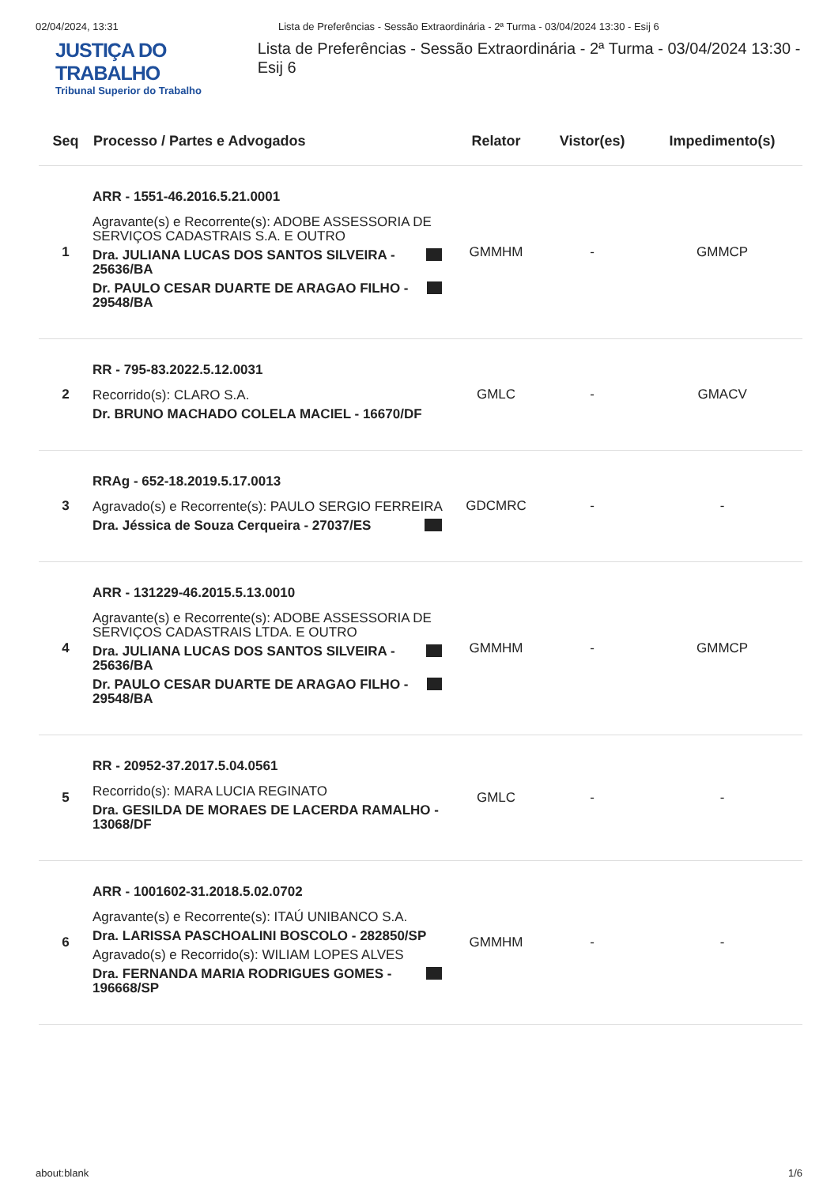02/04/2024, 13:31 Lista de Preferências - Sessão Extraordinária - 2ª Turma - 03/04/2024 13:30 - Esij 6
JUSTIÇA DO TRABALHO
Tribunal Superior do Trabalho
Lista de Preferências - Sessão Extraordinária - 2ª Turma - 03/04/2024 13:30 - Esij 6
| Seq | Processo / Partes e Advogados | Relator | Vistor(es) | Impedimento(s) |
| --- | --- | --- | --- | --- |
| 1 | ARR - 1551-46.2016.5.21.0001 Agravante(s) e Recorrente(s): ADOBE ASSESSORIA DE SERVIÇOS CADASTRAIS S.A. E OUTRO Dra. JULIANA LUCAS DOS SANTOS SILVEIRA - 25636/BA Dr. PAULO CESAR DUARTE DE ARAGAO FILHO - 29548/BA | GMMHM | - | GMMCP |
| 2 | RR - 795-83.2022.5.12.0031 Recorrido(s): CLARO S.A. Dr. BRUNO MACHADO COLELA MACIEL - 16670/DF | GMLC | - | GMACV |
| 3 | RRAg - 652-18.2019.5.17.0013 Agravado(s) e Recorrente(s): PAULO SERGIO FERREIRA Dra. Jéssica de Souza Cerqueira - 27037/ES | GDCMRC | - | - |
| 4 | ARR - 131229-46.2015.5.13.0010 Agravante(s) e Recorrente(s): ADOBE ASSESSORIA DE SERVIÇOS CADASTRAIS LTDA. E OUTRO Dra. JULIANA LUCAS DOS SANTOS SILVEIRA - 25636/BA Dr. PAULO CESAR DUARTE DE ARAGAO FILHO - 29548/BA | GMMHM | - | GMMCP |
| 5 | RR - 20952-37.2017.5.04.0561 Recorrido(s): MARA LUCIA REGINATO Dra. GESILDA DE MORAES DE LACERDA RAMALHO - 13068/DF | GMLC | - | - |
| 6 | ARR - 1001602-31.2018.5.02.0702 Agravante(s) e Recorrente(s): ITAÚ UNIBANCO S.A. Dra. LARISSA PASCHOALINI BOSCOLO - 282850/SP Agravado(s) e Recorrido(s): WILIAM LOPES ALVES Dra. FERNANDA MARIA RODRIGUES GOMES - 196668/SP | GMMHM | - | - |
about:blank 1/6